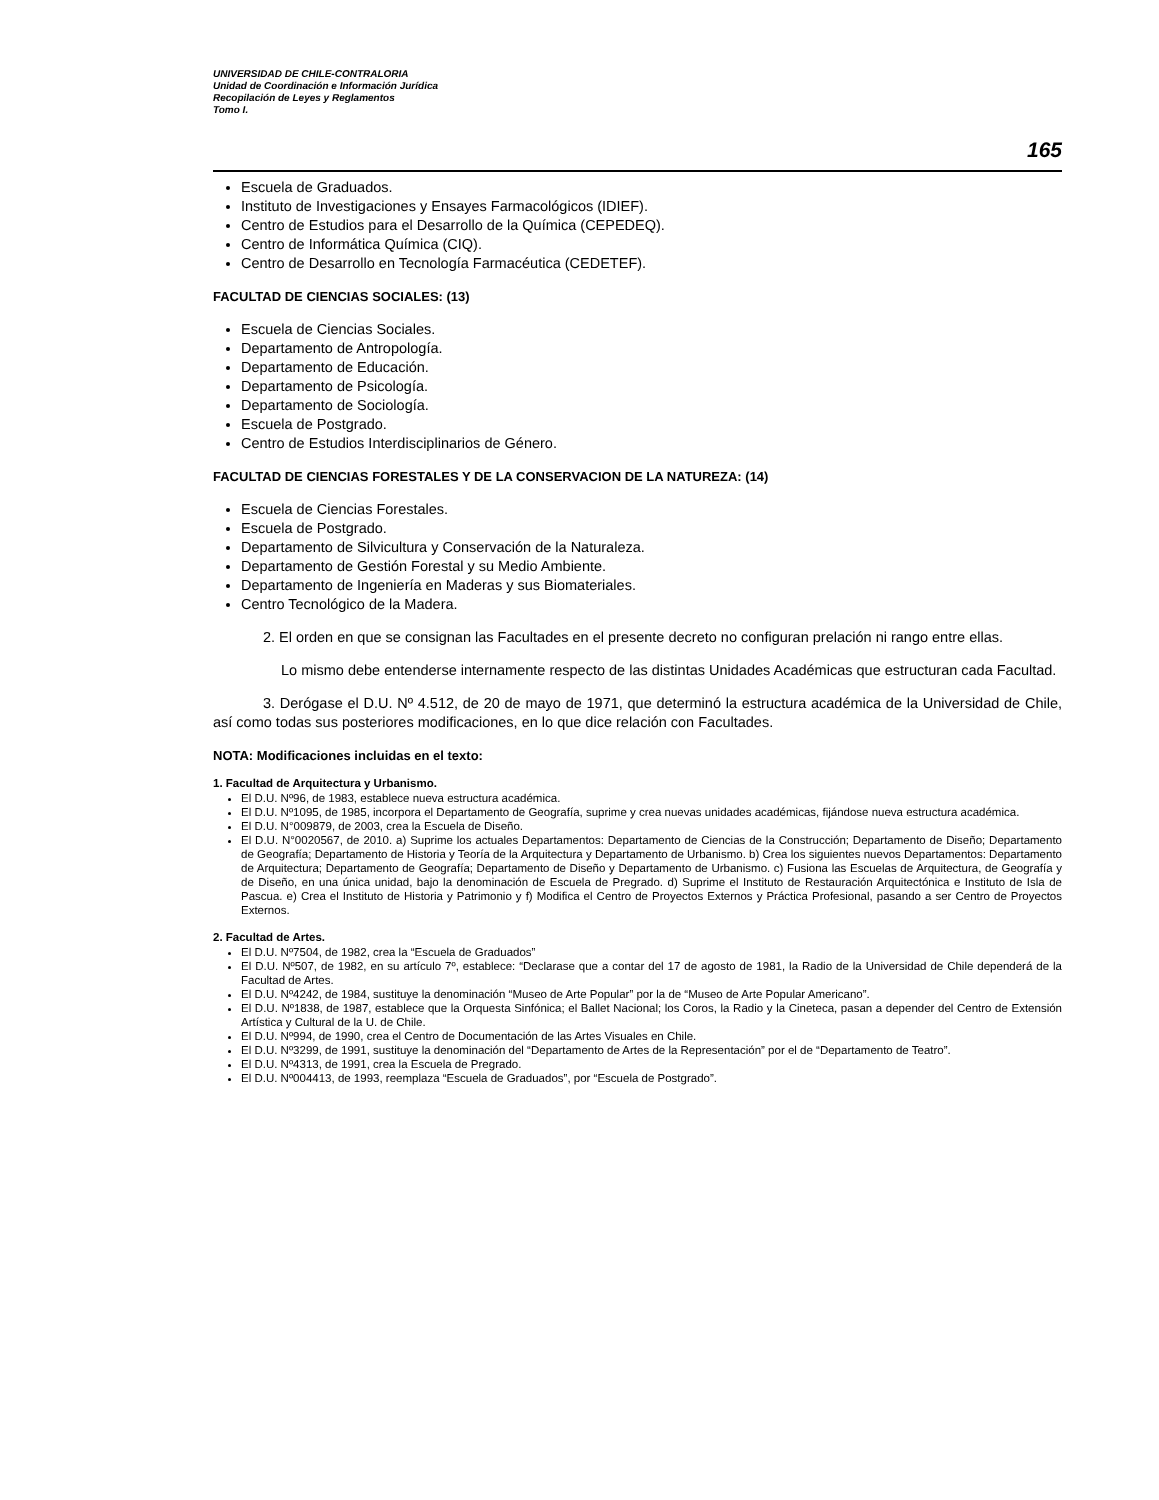UNIVERSIDAD DE CHILE-CONTRALORIA
Unidad de Coordinación e Información Jurídica
Recopilación de Leyes y Reglamentos
Tomo I.
165
Escuela de Graduados.
Instituto de Investigaciones y Ensayes Farmacológicos (IDIEF).
Centro de Estudios para el Desarrollo de la Química (CEPEDEQ).
Centro de Informática Química (CIQ).
Centro de Desarrollo en Tecnología Farmacéutica (CEDETEF).
FACULTAD DE CIENCIAS SOCIALES: (13)
Escuela de Ciencias Sociales.
Departamento de Antropología.
Departamento de Educación.
Departamento de Psicología.
Departamento de Sociología.
Escuela de Postgrado.
Centro de Estudios Interdisciplinarios de Género.
FACULTAD DE CIENCIAS FORESTALES Y DE LA CONSERVACION DE LA NATUREZA: (14)
Escuela de Ciencias Forestales.
Escuela de Postgrado.
Departamento de Silvicultura y Conservación de la Naturaleza.
Departamento de Gestión Forestal y su Medio Ambiente.
Departamento de Ingeniería en Maderas y sus Biomateriales.
Centro Tecnológico de la Madera.
2. El orden en que se consignan las Facultades en el presente decreto no configuran prelación ni rango entre ellas.
Lo mismo debe entenderse internamente respecto de las distintas Unidades Académicas que estructuran cada Facultad.
3. Derógase el D.U. Nº 4.512, de 20 de mayo de 1971, que determinó la estructura académica de la Universidad de Chile, así como todas sus posteriores modificaciones, en lo que dice relación con Facultades.
NOTA: Modificaciones incluidas en el texto:
1. Facultad de Arquitectura y Urbanismo.
El D.U. Nº96, de 1983, establece nueva estructura académica.
El D.U. Nº1095, de 1985, incorpora el Departamento de Geografía, suprime y crea nuevas unidades académicas, fijándose nueva estructura académica.
El D.U. N°009879, de 2003, crea la Escuela de Diseño.
El D.U. N°0020567, de 2010. a) Suprime los actuales Departamentos: Departamento de Ciencias de la Construcción; Departamento de Diseño; Departamento de Geografía; Departamento de Historia y Teoría de la Arquitectura y Departamento de Urbanismo. b) Crea los siguientes nuevos Departamentos: Departamento de Arquitectura; Departamento de Geografía; Departamento de Diseño y Departamento de Urbanismo. c) Fusiona las Escuelas de Arquitectura, de Geografía y de Diseño, en una única unidad, bajo la denominación de Escuela de Pregrado. d) Suprime el Instituto de Restauración Arquitectónica e Instituto de Isla de Pascua. e) Crea el Instituto de Historia y Patrimonio y f) Modifica el Centro de Proyectos Externos y Práctica Profesional, pasando a ser Centro de Proyectos Externos.
2. Facultad de Artes.
El D.U. Nº7504, de 1982, crea la “Escuela de Graduados”
El D.U. Nº507, de 1982, en su artículo 7º, establece: “Declarase que a contar del 17 de agosto de 1981, la Radio de la Universidad de Chile dependerá de la Facultad de Artes.
El D.U. Nº4242, de 1984, sustituye la denominación “Museo de Arte Popular” por la de “Museo de Arte Popular Americano”.
El D.U. Nº1838, de 1987, establece que la Orquesta Sinfónica; el Ballet Nacional; los Coros, la Radio y la Cineteca, pasan a depender del Centro de Extensión Artística y Cultural de la U. de Chile.
El D.U. Nº994, de 1990, crea el Centro de Documentación de las Artes Visuales en Chile.
El D.U. Nº3299, de 1991, sustituye la denominación del “Departamento de Artes de la Representación” por el de “Departamento de Teatro”.
El D.U. Nº4313, de 1991, crea la Escuela de Pregrado.
El D.U. Nº004413, de 1993, reemplaza “Escuela de Graduados”, por “Escuela de Postgrado”.